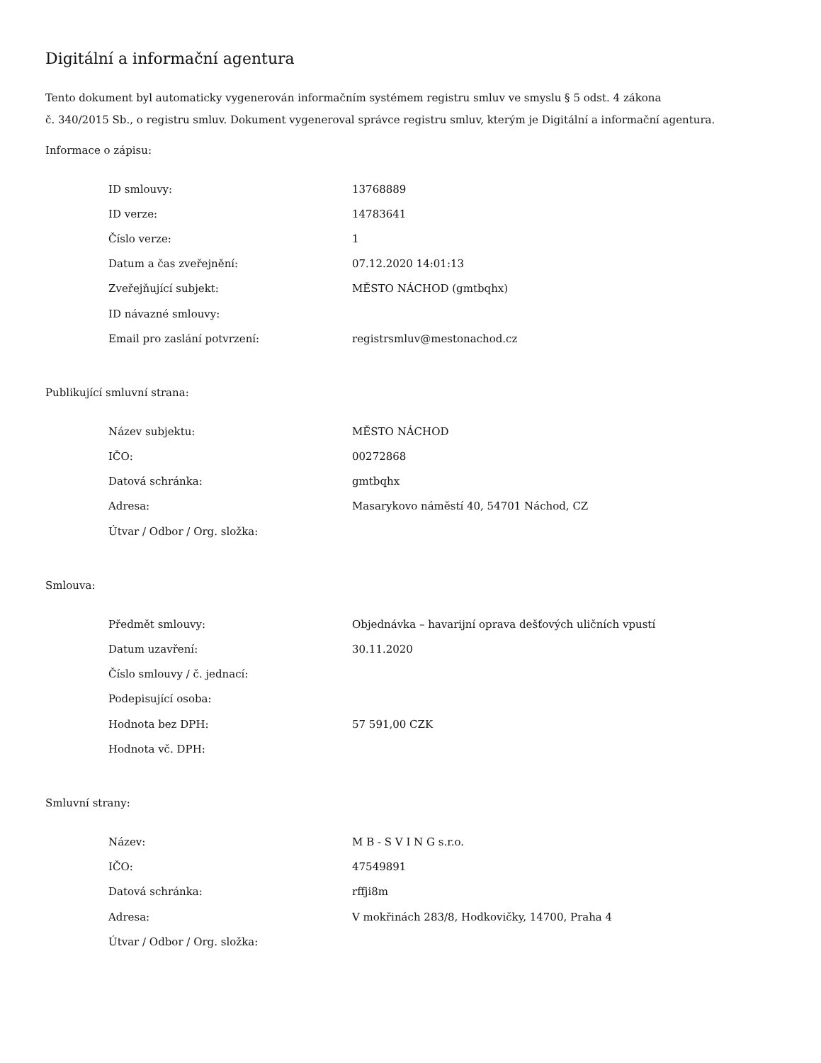Digitální a informační agentura
Tento dokument byl automaticky vygenerován informačním systémem registru smluv ve smyslu § 5 odst. 4 zákona
č. 340/2015 Sb., o registru smluv. Dokument vygeneroval správce registru smluv, kterým je Digitální a informační agentura.
Informace o zápisu:
| ID smlouvy: | 13768889 |
| ID verze: | 14783641 |
| Číslo verze: | 1 |
| Datum a čas zveřejnění: | 07.12.2020 14:01:13 |
| Zveřejňující subjekt: | MĚSTO NÁCHOD (gmtbqhx) |
| ID návazné smlouvy: | |
| Email pro zaslání potvrzení: | registrsmluv@mestonachod.cz |
Publikující smluvní strana:
| Název subjektu: | MĚSTO NÁCHOD |
| IČO: | 00272868 |
| Datová schránka: | gmtbqhx |
| Adresa: | Masarykovo náměstí 40, 54701 Náchod, CZ |
| Útvar / Odbor / Org. složka: | |
Smlouva:
| Předmět smlouvy: | Objednávka – havarijní oprava dešťových uličních vpustí |
| Datum uzavření: | 30.11.2020 |
| Číslo smlouvy / č. jednací: | |
| Podepisující osoba: | |
| Hodnota bez DPH: | 57 591,00 CZK |
| Hodnota vč. DPH: | |
Smluvní strany:
| Název: | M B - S V I N G s.r.o. |
| IČO: | 47549891 |
| Datová schránka: | rffji8m |
| Adresa: | V mokřinách 283/8, Hodkovičky, 14700, Praha 4 |
| Útvar / Odbor / Org. složka: | |